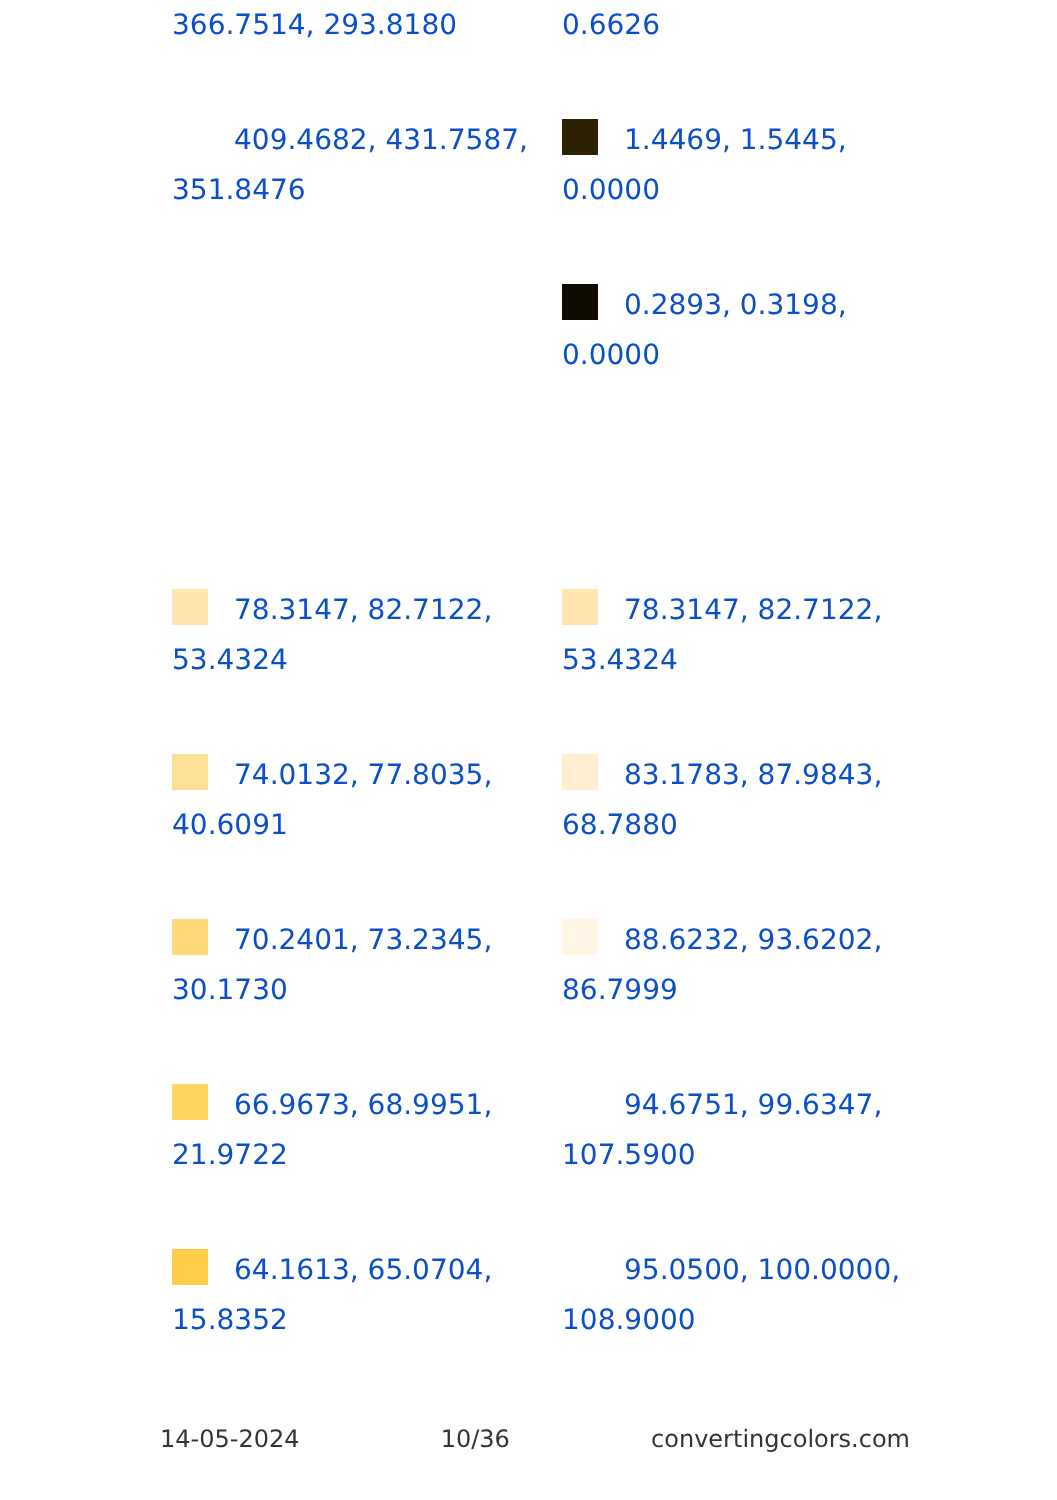366.7514, 293.8180 0.6626
409.4682, 431.7587, 351.8476
1.4469, 1.5445, 0.0000
0.2893, 0.3198, 0.0000
78.3147, 82.7122, 53.4324
78.3147, 82.7122, 53.4324
74.0132, 77.8035, 40.6091
83.1783, 87.9843, 68.7880
70.2401, 73.2345, 30.1730
88.6232, 93.6202, 86.7999
66.9673, 68.9951, 21.9722
94.6751, 99.6347, 107.5900
64.1613, 65.0704, 15.8352
95.0500, 100.0000, 108.9000
14-05-2024 10/36 convertingcolors.com